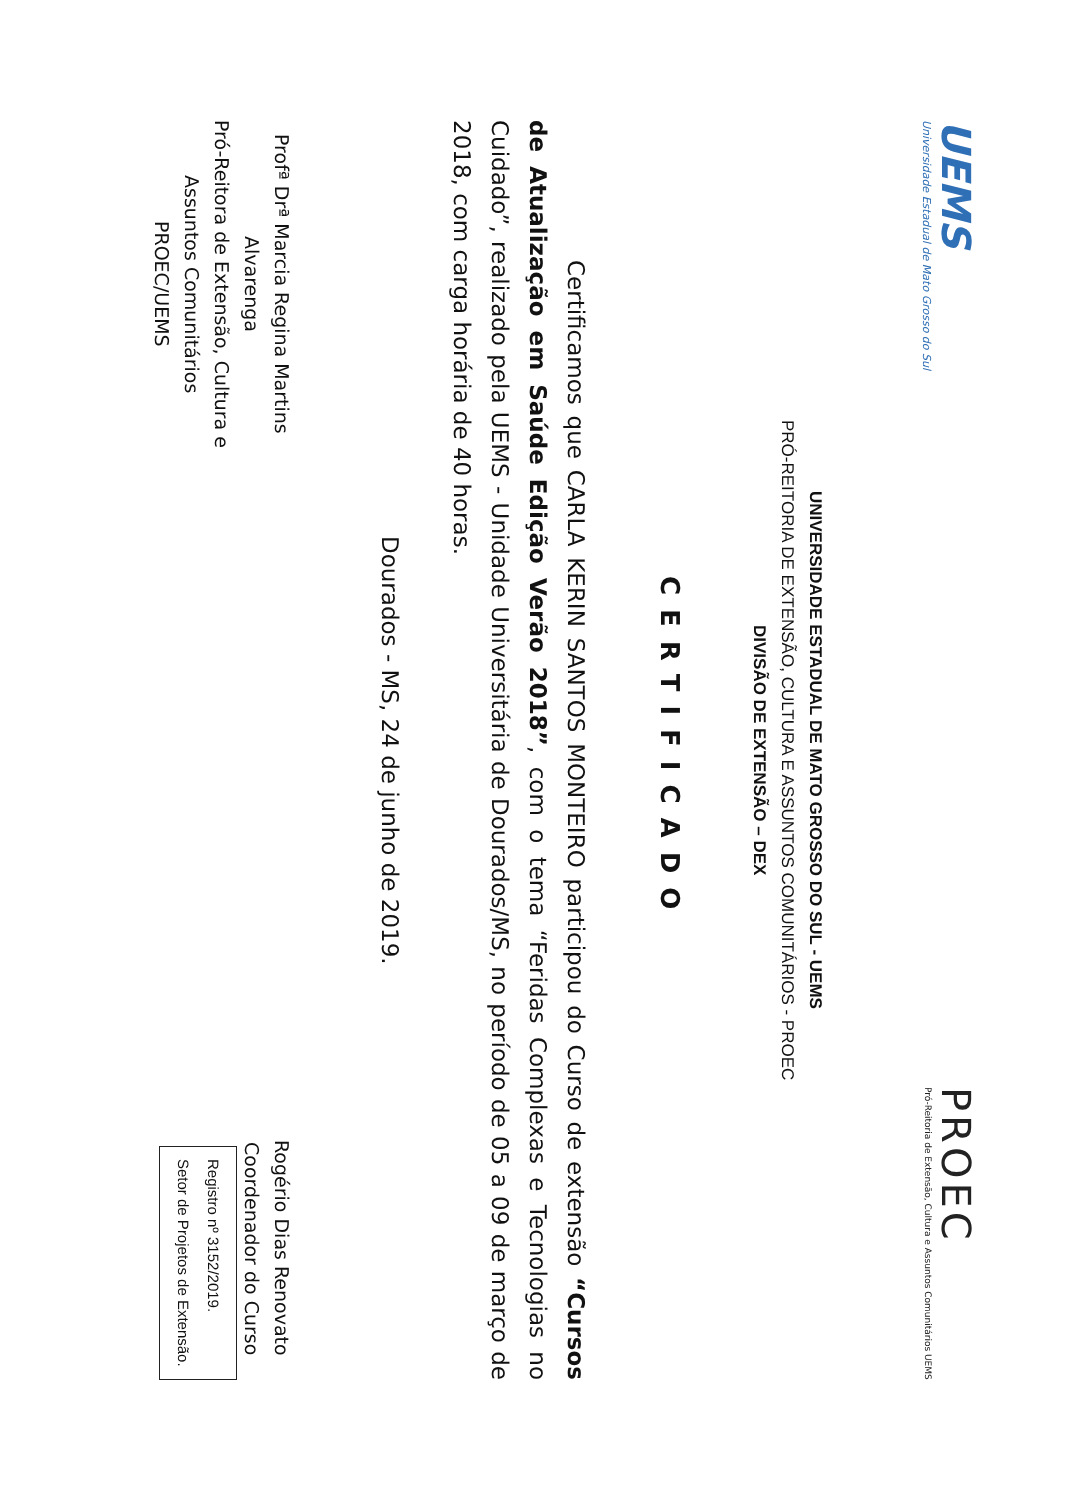UEMS
Universidade Estadual de Mato Grosso do Sul
PROEC
Pró-Reitoria de Extensão, Cultura e Assuntos Comunitários UEMS
UNIVERSIDADE ESTADUAL DE MATO GROSSO DO SUL - UEMS
PRÓ-REITORIA DE EXTENSÃO, CULTURA E ASSUNTOS COMUNITÁRIOS - PROEC
DIVISÃO DE EXTENSÃO – DEX
CERTIFICADO
Certificamos que CARLA KERIN SANTOS MONTEIRO participou do Curso de extensão “Cursos de Atualização em Saúde Edição Verão 2018”, com o tema “Feridas Complexas e Tecnologias no Cuidado”, realizado pela UEMS - Unidade Universitária de Dourados/MS, no período de 05 a 09 de março de 2018, com carga horária de 40 horas.
Dourados - MS, 24 de junho de 2019.
Profª Drª Marcia Regina Martins
Alvarenga
Pró-Reitora de Extensão, Cultura e
Assuntos Comunitários
PROEC/UEMS
Rogério Dias Renovato
Coordenador do Curso
Registro nº 3152/2019.
Setor de Projetos de Extensão.